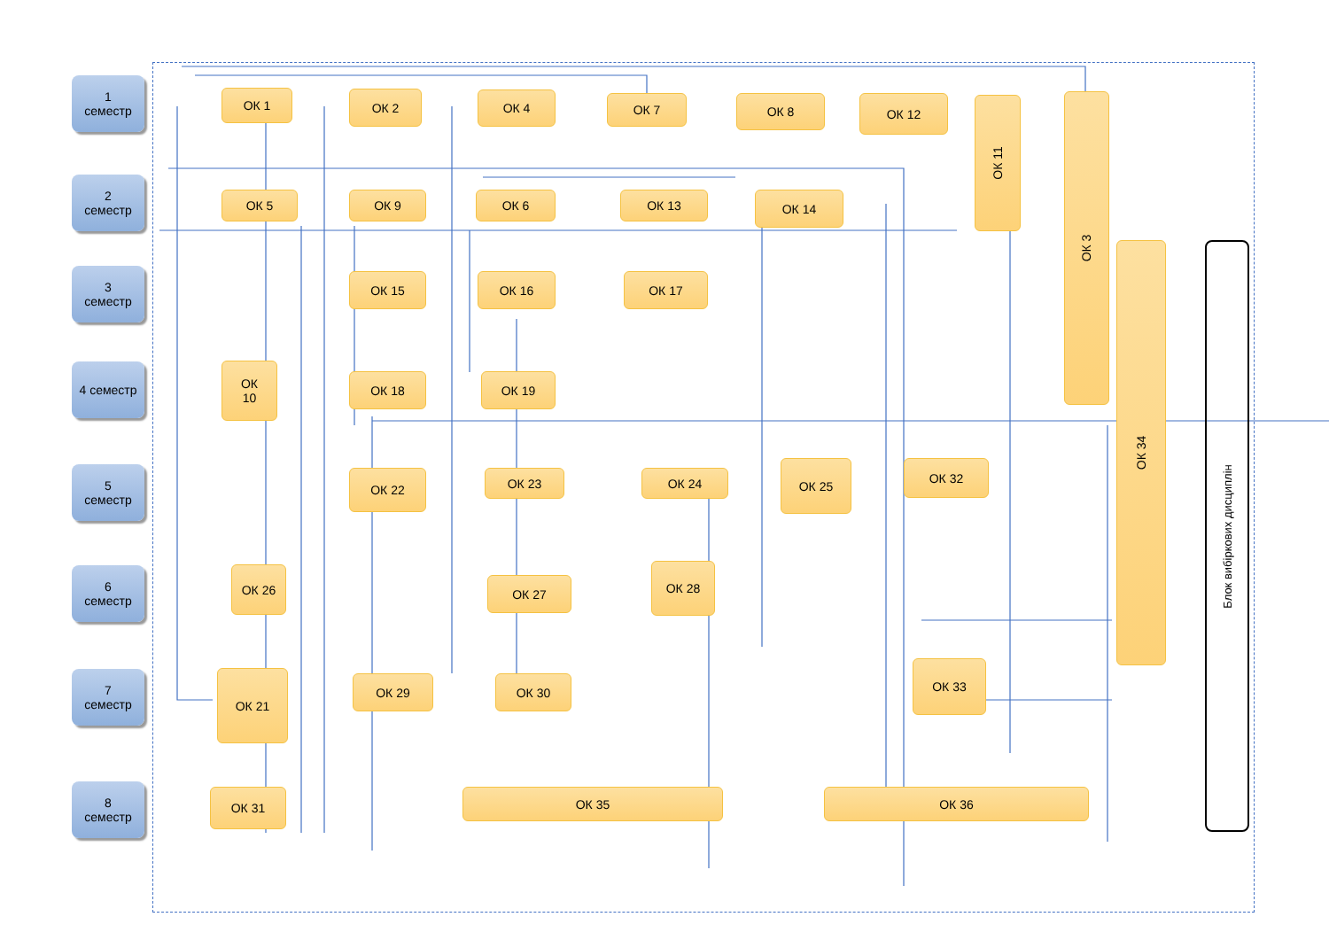1
семестр
2
семестр
3
семестр
4 семестр
5
семестр
6
семестр
7
семестр
8
семестр
ОК 1 ОК 2 ОК 4 ОК 7 ОК 8 ОК 12 ОК 11 ОК 3
ОК 5 ОК 9 ОК 6 ОК 13 ОК 14
ОК 34
ОК 15 ОК 16 ОК 17
ОК
10
ОК 18 ОК 19
ОК 22 ОК 23 ОК 24
ОК 25 ОК 32
ОК 26
ОК 27
ОК 28
ОК 21 ОК 29 ОК 30
ОК 33
ОК 31 ОК 35 ОК 36
Блок вибіркових дисциплін